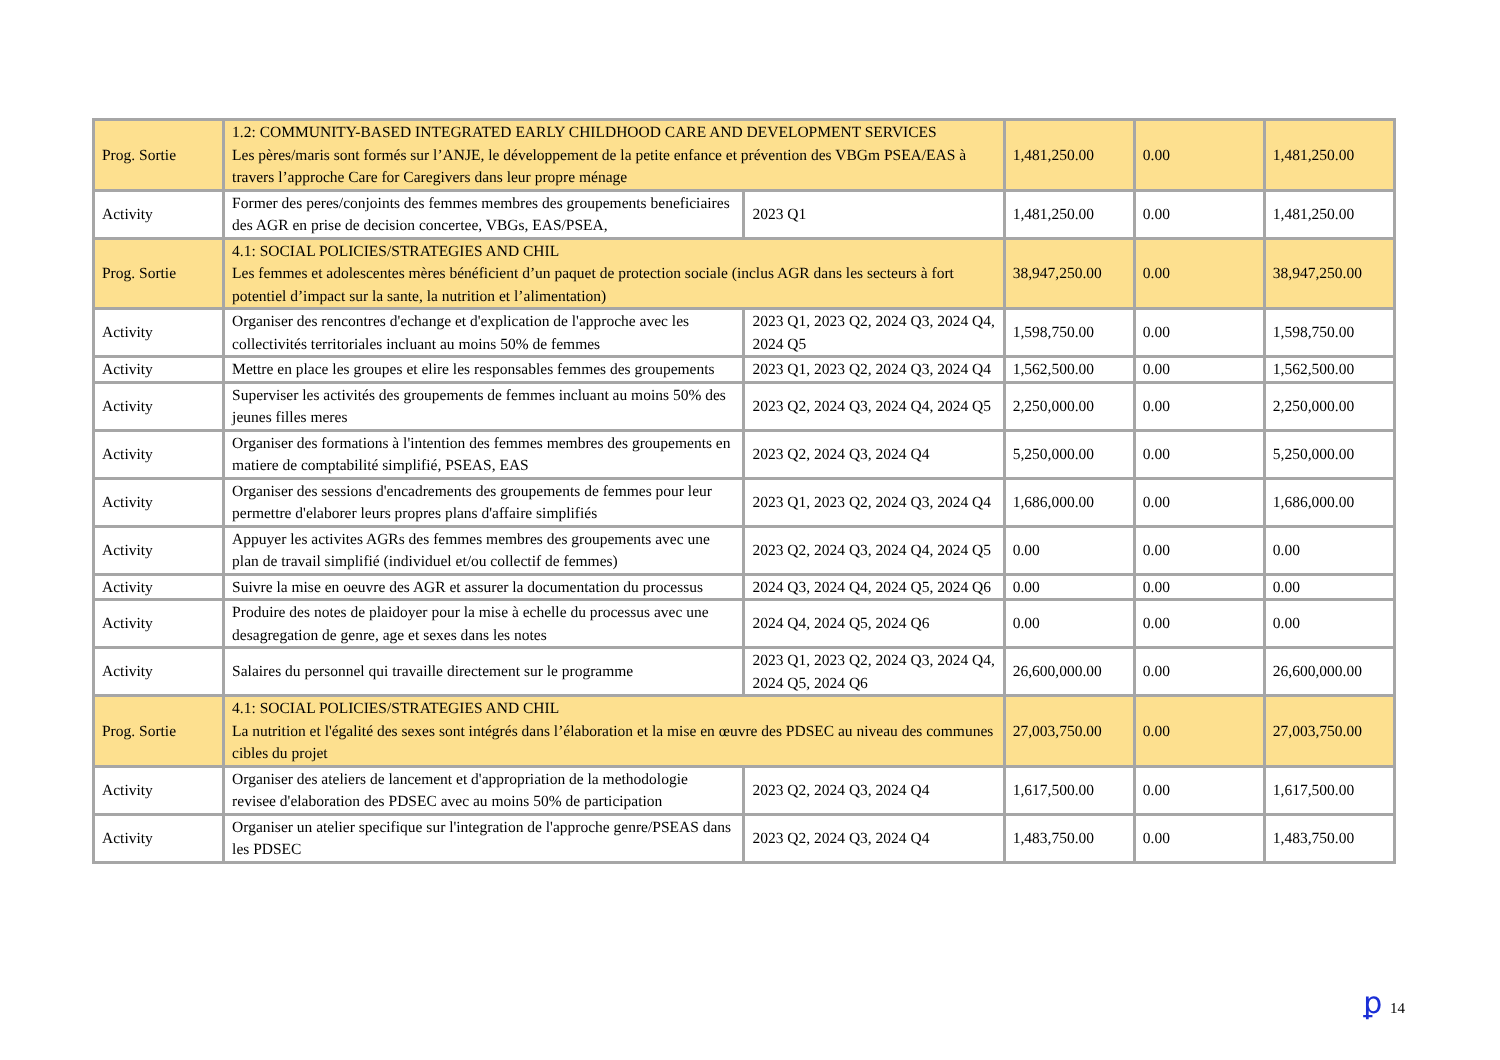| Prog. Sortie | 1.2: COMMUNITY-BASED INTEGRATED EARLY CHILDHOOD CARE AND DEVELOPMENT SERVICES Les pères/maris sont formés sur l’ANJE, le développement de la petite enfance et prévention des VBGm PSEA/EAS à travers l’approche Care for Caregivers dans leur propre ménage | | 1,481,250.00 | 0.00 | 1,481,250.00 |
| Activity | Former des peres/conjoints des femmes membres des groupements beneficiaires des AGR en prise de decision concertee, VBGs, EAS/PSEA, | 2023 Q1 | 1,481,250.00 | 0.00 | 1,481,250.00 |
| Prog. Sortie | 4.1: SOCIAL POLICIES/STRATEGIES AND CHIL Les femmes et adolescentes mères bénéficient d’un paquet de protection sociale (inclus AGR dans les secteurs à fort potentiel d’impact sur la sante, la nutrition et l’alimentation) | | 38,947,250.00 | 0.00 | 38,947,250.00 |
| Activity | Organiser des rencontres d'echange et d'explication de l'approche avec les collectivités territoriales incluant au moins 50% de femmes | 2023 Q1, 2023 Q2, 2024 Q3, 2024 Q4, 2024 Q5 | 1,598,750.00 | 0.00 | 1,598,750.00 |
| Activity | Mettre en place les groupes et elire les responsables femmes des groupements | 2023 Q1, 2023 Q2, 2024 Q3, 2024 Q4 | 1,562,500.00 | 0.00 | 1,562,500.00 |
| Activity | Superviser les activités des groupements de femmes incluant au moins 50% des jeunes filles meres | 2023 Q2, 2024 Q3, 2024 Q4, 2024 Q5 | 2,250,000.00 | 0.00 | 2,250,000.00 |
| Activity | Organiser des formations à l'intention des femmes membres des groupements en matiere de comptabilité simplifié, PSEAS, EAS | 2023 Q2, 2024 Q3, 2024 Q4 | 5,250,000.00 | 0.00 | 5,250,000.00 |
| Activity | Organiser des sessions d'encadrements des groupements de femmes pour leur permettre d'elaborer leurs propres plans d'affaire simplifiés | 2023 Q1, 2023 Q2, 2024 Q3, 2024 Q4 | 1,686,000.00 | 0.00 | 1,686,000.00 |
| Activity | Appuyer les activites AGRs des femmes membres des groupements avec une plan de travail simplifié (individuel et/ou collectif de femmes) | 2023 Q2, 2024 Q3, 2024 Q4, 2024 Q5 | 0.00 | 0.00 | 0.00 |
| Activity | Suivre la mise en oeuvre des AGR et assurer la documentation du processus | 2024 Q3, 2024 Q4, 2024 Q5, 2024 Q6 | 0.00 | 0.00 | 0.00 |
| Activity | Produire des notes de plaidoyer pour la mise à echelle du processus avec une desagregation de genre, age et sexes dans les notes | 2024 Q4, 2024 Q5, 2024 Q6 | 0.00 | 0.00 | 0.00 |
| Activity | Salaires du personnel qui travaille directement sur le programme | 2023 Q1, 2023 Q2, 2024 Q3, 2024 Q4, 2024 Q5, 2024 Q6 | 26,600,000.00 | 0.00 | 26,600,000.00 |
| Prog. Sortie | 4.1: SOCIAL POLICIES/STRATEGIES AND CHIL La nutrition et l'égalité des sexes sont intégrés dans l’élaboration et la mise en œuvre des PDSEC au niveau des communes cibles du projet | | 27,003,750.00 | 0.00 | 27,003,750.00 |
| Activity | Organiser des ateliers de lancement et d'appropriation de la methodologie revisee d'elaboration des PDSEC avec au moins 50% de participation | 2023 Q2, 2024 Q3, 2024 Q4 | 1,617,500.00 | 0.00 | 1,617,500.00 |
| Activity | Organiser un atelier specifique sur l'integration de l'approche genre/PSEAS dans les PDSEC | 2023 Q2, 2024 Q3, 2024 Q4 | 1,483,750.00 | 0.00 | 1,483,750.00 |
ꝑ 14